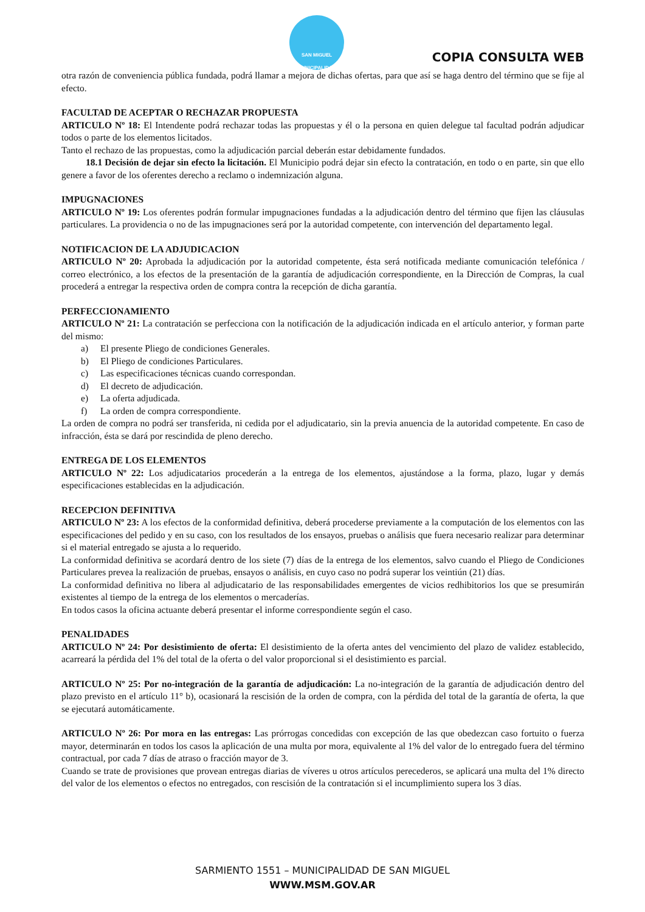SAN MIGUEL
MUNICIPALIDAD
COPIA CONSULTA WEB
otra razón de conveniencia pública fundada, podrá llamar a mejora de dichas ofertas, para que así se haga dentro del término que se fije al efecto.
FACULTAD DE ACEPTAR O RECHAZAR PROPUESTA
ARTICULO Nº 18: El Intendente podrá rechazar todas las propuestas y él o la persona en quien delegue tal facultad podrán adjudicar todos o parte de los elementos licitados.
Tanto el rechazo de las propuestas, como la adjudicación parcial deberán estar debidamente fundados.
18.1 Decisión de dejar sin efecto la licitación. El Municipio podrá dejar sin efecto la contratación, en todo o en parte, sin que ello genere a favor de los oferentes derecho a reclamo o indemnización alguna.
IMPUGNACIONES
ARTICULO Nº 19: Los oferentes podrán formular impugnaciones fundadas a la adjudicación dentro del término que fijen las cláusulas particulares. La providencia o no de las impugnaciones será por la autoridad competente, con intervención del departamento legal.
NOTIFICACION DE LA ADJUDICACION
ARTICULO Nº 20: Aprobada la adjudicación por la autoridad competente, ésta será notificada mediante comunicación telefónica / correo electrónico, a los efectos de la presentación de la garantía de adjudicación correspondiente, en la Dirección de Compras, la cual procederá a entregar la respectiva orden de compra contra la recepción de dicha garantía.
PERFECCIONAMIENTO
ARTICULO Nº 21: La contratación se perfecciona con la notificación de la adjudicación indicada en el artículo anterior, y forman parte del mismo:
a) El presente Pliego de condiciones Generales.
b) El Pliego de condiciones Particulares.
c) Las especificaciones técnicas cuando correspondan.
d) El decreto de adjudicación.
e) La oferta adjudicada.
f) La orden de compra correspondiente.
La orden de compra no podrá ser transferida, ni cedida por el adjudicatario, sin la previa anuencia de la autoridad competente. En caso de infracción, ésta se dará por rescindida de pleno derecho.
ENTREGA DE LOS ELEMENTOS
ARTICULO Nº 22: Los adjudicatarios procederán a la entrega de los elementos, ajustándose a la forma, plazo, lugar y demás especificaciones establecidas en la adjudicación.
RECEPCION DEFINITIVA
ARTICULO Nº 23: A los efectos de la conformidad definitiva, deberá procederse previamente a la computación de los elementos con las especificaciones del pedido y en su caso, con los resultados de los ensayos, pruebas o análisis que fuera necesario realizar para determinar si el material entregado se ajusta a lo requerido.
La conformidad definitiva se acordará dentro de los siete (7) días de la entrega de los elementos, salvo cuando el Pliego de Condiciones Particulares prevea la realización de pruebas, ensayos o análisis, en cuyo caso no podrá superar los veintiún (21) días.
La conformidad definitiva no libera al adjudicatario de las responsabilidades emergentes de vicios redhibitorios los que se presumirán existentes al tiempo de la entrega de los elementos o mercaderías.
En todos casos la oficina actuante deberá presentar el informe correspondiente según el caso.
PENALIDADES
ARTICULO Nº 24: Por desistimiento de oferta: El desistimiento de la oferta antes del vencimiento del plazo de validez establecido, acarreará la pérdida del 1% del total de la oferta o del valor proporcional si el desistimiento es parcial.
ARTICULO Nº 25: Por no-integración de la garantía de adjudicación: La no-integración de la garantía de adjudicación dentro del plazo previsto en el artículo 11° b), ocasionará la rescisión de la orden de compra, con la pérdida del total de la garantía de oferta, la que se ejecutará automáticamente.
ARTICULO Nº 26: Por mora en las entregas: Las prórrogas concedidas con excepción de las que obedezcan caso fortuito o fuerza mayor, determinarán en todos los casos la aplicación de una multa por mora, equivalente al 1% del valor de lo entregado fuera del término contractual, por cada 7 días de atraso o fracción mayor de 3.
Cuando se trate de provisiones que provean entregas diarias de víveres u otros artículos perecederos, se aplicará una multa del 1% directo del valor de los elementos o efectos no entregados, con rescisión de la contratación si el incumplimiento supera los 3 días.
SARMIENTO 1551 – MUNICIPALIDAD DE SAN MIGUEL
WWW.MSM.GOV.AR